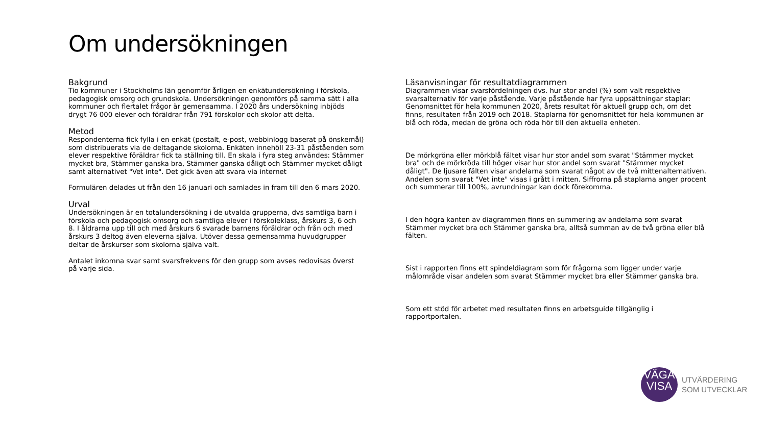Om undersökningen
Bakgrund
Tio kommuner i Stockholms län genomför årligen en enkätundersökning i förskola, pedagogisk omsorg och grundskola. Undersökningen genomförs på samma sätt i alla kommuner och flertalet frågor är gemensamma. I 2020 års undersökning inbjöds drygt 76 000 elever och föräldrar från 791 förskolor och skolor att delta.
Metod
Respondenterna fick fylla i en enkät (postalt, e-post, webbinlogg baserat på önskemål) som distribuerats via de deltagande skolorna. Enkäten innehöll 23-31 påståenden som elever respektive föräldrar fick ta ställning till. En skala i fyra steg användes: Stämmer mycket bra, Stämmer ganska bra, Stämmer ganska dåligt och Stämmer mycket dåligt samt alternativet "Vet inte". Det gick även att svara via internet
Formulären delades ut från den 16 januari och samlades in fram till den 6 mars 2020.
Urval
Undersökningen är en totalundersökning i de utvalda grupperna, dvs samtliga barn i förskola och pedagogisk omsorg och samtliga elever i förskoleklass, årskurs 3, 6 och 8. I åldrarna upp till och med årskurs 6 svarade barnens föräldrar och från och med årskurs 3 deltog även eleverna själva. Utöver dessa gemensamma huvudgrupper deltar de årskurser som skolorna själva valt.
Antalet inkomna svar samt svarsfrekvens för den grupp som avses redovisas överst på varje sida.
Läsanvisningar för resultatdiagrammen
Diagrammen visar svarsfördelningen dvs. hur stor andel (%) som valt respektive svarsalternativ för varje påstående. Varje påstående har fyra uppsättningar staplar: Genomsnittet för hela kommunen 2020, årets resultat för aktuell grupp och, om det finns, resultaten från 2019 och 2018. Staplarna för genomsnittet för hela kommunen är blå och röda, medan de gröna och röda hör till den aktuella enheten.
De mörkgröna eller mörkblå fältet visar hur stor andel som svarat "Stämmer mycket bra" och de mörkröda till höger visar hur stor andel som svarat "Stämmer mycket dåligt". De ljusare fälten visar andelarna som svarat något av de två mittenalternativen. Andelen som svarat "Vet inte" visas i grått i mitten. Siffrorna på staplarna anger procent och summerar till 100%, avrundningar kan dock förekomma.
I den högra kanten av diagrammen finns en summering av andelarna som svarat Stämmer mycket bra och Stämmer ganska bra, alltså summan av de två gröna eller blå fälten.
Sist i rapporten finns ett spindeldiagram som för frågorna som ligger under varje målområde visar andelen som svarat Stämmer mycket bra eller Stämmer ganska bra.
Som ett stöd för arbetet med resultaten finns en arbetsguide tillgänglig i rapportportalen.
VÄGA
VISA
UTVÄRDERING
SOM UTVECKLAR